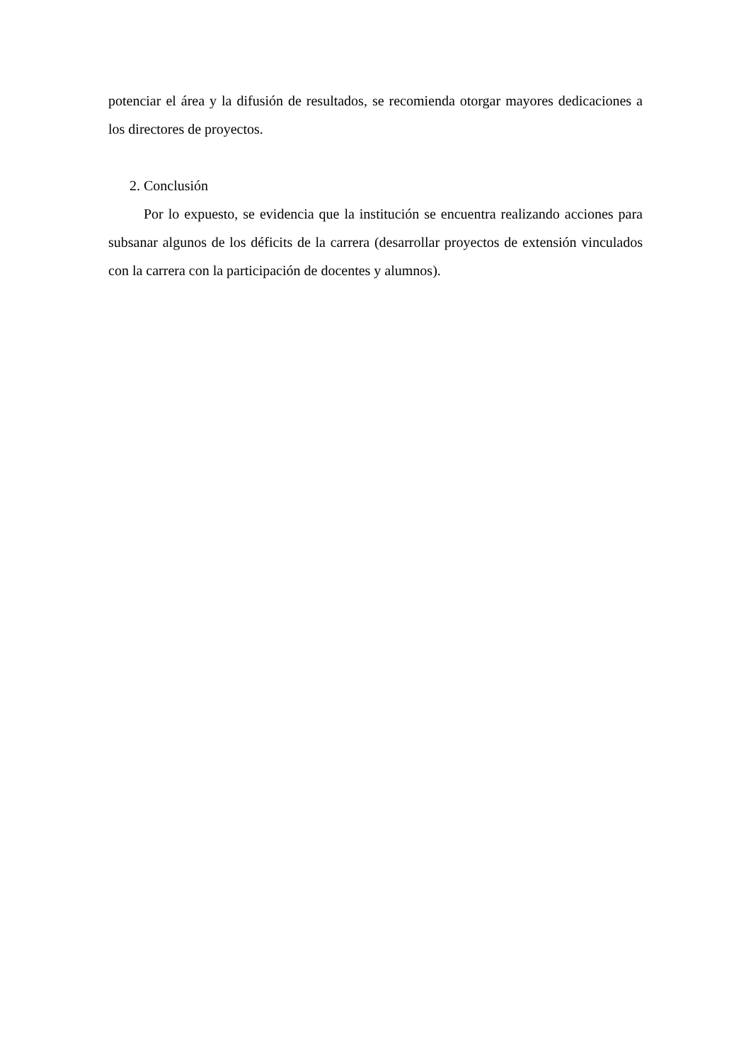potenciar el área y la difusión de resultados, se recomienda otorgar mayores dedicaciones a los directores de proyectos.
2. Conclusión
Por lo expuesto, se evidencia que la institución se encuentra realizando acciones para subsanar algunos de los déficits de la carrera (desarrollar proyectos de extensión vinculados con la carrera con la participación de docentes y alumnos).